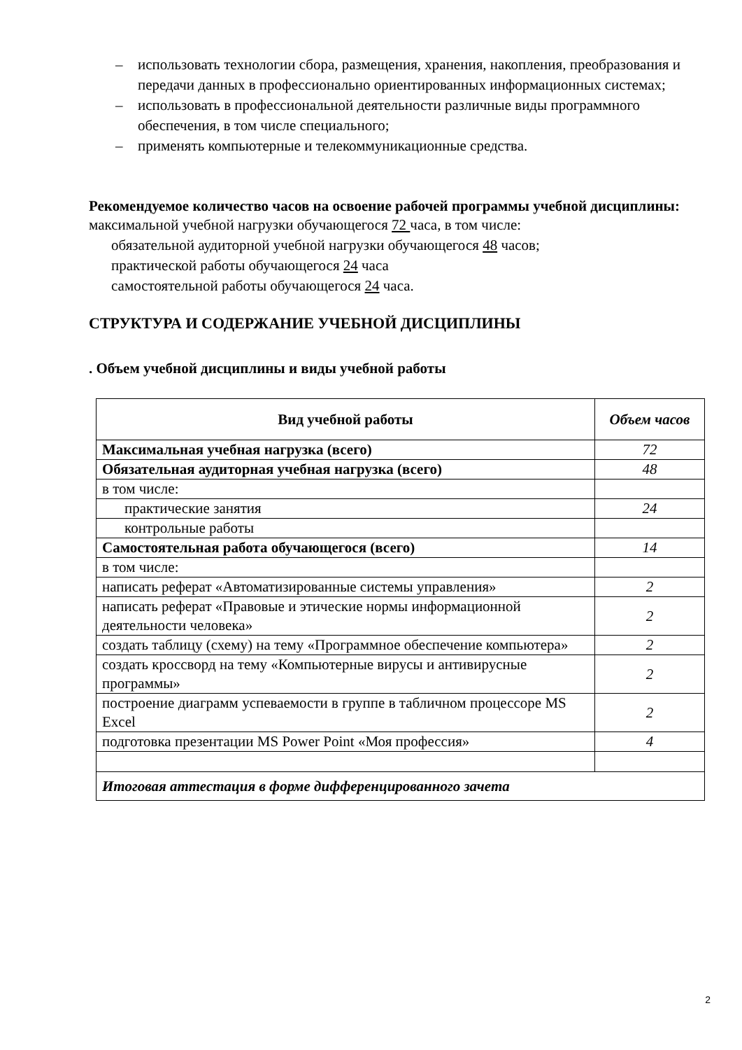– использовать технологии сбора, размещения, хранения, накопления, преобразования и передачи данных в профессионально ориентированных информационных системах;
– использовать в профессиональной деятельности различные виды программного обеспечения, в том числе специального;
– применять компьютерные и телекоммуникационные средства.
Рекомендуемое количество часов на освоение рабочей программы учебной дисциплины:
максимальной учебной нагрузки обучающегося 72 часа, в том числе:
обязательной аудиторной учебной нагрузки обучающегося 48 часов;
практической работы обучающегося 24 часа
самостоятельной работы обучающегося 24 часа.
СТРУКТУРА И СОДЕРЖАНИЕ УЧЕБНОЙ ДИСЦИПЛИНЫ
. Объем учебной дисциплины и виды учебной работы
| Вид учебной работы | Объем часов |
| --- | --- |
| Максимальная учебная нагрузка (всего) | 72 |
| Обязательная аудиторная учебная нагрузка (всего) | 48 |
| в том числе: | |
| практические занятия | 24 |
| контрольные работы | |
| Самостоятельная работа обучающегося (всего) | 14 |
| в том числе: | |
| написать реферат «Автоматизированные системы управления» | 2 |
| написать реферат «Правовые и этические нормы информационной деятельности человека» | 2 |
| создать таблицу (схему) на тему «Программное обеспечение компьютера» | 2 |
| создать кроссворд на тему «Компьютерные вирусы и антивирусные программы» | 2 |
| построение диаграмм успеваемости в группе в табличном процессоре MS Excel | 2 |
| подготовка презентации MS Power Point «Моя профессия» | 4 |
| Итоговая аттестация в форме дифференцированного зачета | |
2